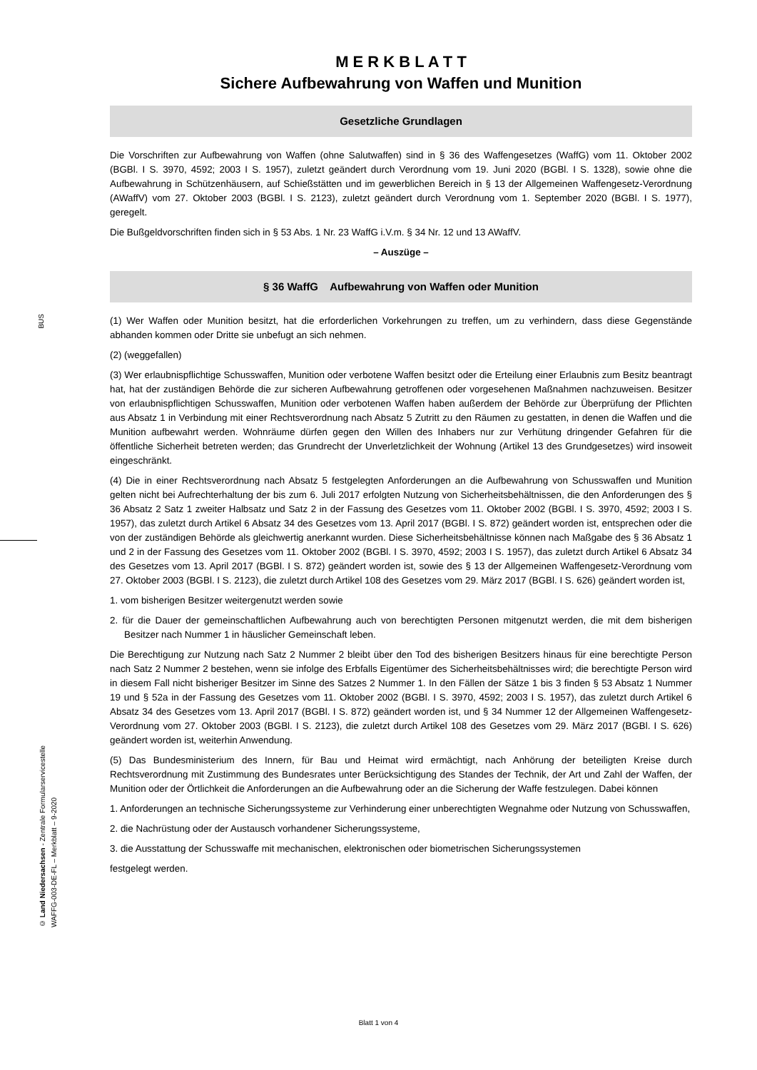BUS
© Land Niedersachsen - Zentrale Formularservicestelle
WAFFG-003-DE-FL – Merkblatt – 9-2020
M E R K B L A T T
Sichere Aufbewahrung von Waffen und Munition
Gesetzliche Grundlagen
Die Vorschriften zur Aufbewahrung von Waffen (ohne Salutwaffen) sind in § 36 des Waffengesetzes (WaffG) vom 11. Oktober 2002 (BGBl. I S. 3970, 4592; 2003 I S. 1957), zuletzt geändert durch Verordnung vom 19. Juni 2020 (BGBl. I S. 1328), sowie ohne die Aufbewahrung in Schützenhäusern, auf Schießstätten und im gewerblichen Bereich in § 13 der Allgemeinen Waffengesetz-Verordnung (AWaffV) vom 27. Oktober 2003 (BGBl. I S. 2123), zuletzt geändert durch Verordnung vom 1. September 2020 (BGBl. I S. 1977), geregelt.
Die Bußgeldvorschriften finden sich in § 53 Abs. 1 Nr. 23 WaffG i.V.m. § 34 Nr. 12 und 13 AWaffV.
– Auszüge –
§ 36 WaffG Aufbewahrung von Waffen oder Munition
(1) Wer Waffen oder Munition besitzt, hat die erforderlichen Vorkehrungen zu treffen, um zu verhindern, dass diese Gegenstände abhanden kommen oder Dritte sie unbefugt an sich nehmen.
(2) (weggefallen)
(3) Wer erlaubnispflichtige Schusswaffen, Munition oder verbotene Waffen besitzt oder die Erteilung einer Erlaubnis zum Besitz beantragt hat, hat der zuständigen Behörde die zur sicheren Aufbewahrung getroffenen oder vorgesehenen Maßnahmen nachzuweisen. Besitzer von erlaubnispflichtigen Schusswaffen, Munition oder verbotenen Waffen haben außerdem der Behörde zur Überprüfung der Pflichten aus Absatz 1 in Verbindung mit einer Rechtsverordnung nach Absatz 5 Zutritt zu den Räumen zu gestatten, in denen die Waffen und die Munition aufbewahrt werden. Wohnräume dürfen gegen den Willen des Inhabers nur zur Verhütung dringender Gefahren für die öffentliche Sicherheit betreten werden; das Grundrecht der Unverletzlichkeit der Wohnung (Artikel 13 des Grundgesetzes) wird insoweit eingeschränkt.
(4) Die in einer Rechtsverordnung nach Absatz 5 festgelegten Anforderungen an die Aufbewahrung von Schusswaffen und Munition gelten nicht bei Aufrechterhaltung der bis zum 6. Juli 2017 erfolgten Nutzung von Sicherheitsbehältnissen, die den Anforderungen des § 36 Absatz 2 Satz 1 zweiter Halbsatz und Satz 2 in der Fassung des Gesetzes vom 11. Oktober 2002 (BGBl. I S. 3970, 4592; 2003 I S. 1957), das zuletzt durch Artikel 6 Absatz 34 des Gesetzes vom 13. April 2017 (BGBl. I S. 872) geändert worden ist, entsprechen oder die von der zuständigen Behörde als gleichwertig anerkannt wurden. Diese Sicherheitsbehältnisse können nach Maßgabe des § 36 Absatz 1 und 2 in der Fassung des Gesetzes vom 11. Oktober 2002 (BGBl. I S. 3970, 4592; 2003 I S. 1957), das zuletzt durch Artikel 6 Absatz 34 des Gesetzes vom 13. April 2017 (BGBl. I S. 872) geändert worden ist, sowie des § 13 der Allgemeinen Waffengesetz-Verordnung vom 27. Oktober 2003 (BGBl. I S. 2123), die zuletzt durch Artikel 108 des Gesetzes vom 29. März 2017 (BGBl. I S. 626) geändert worden ist,
1. vom bisherigen Besitzer weitergenutzt werden sowie
2. für die Dauer der gemeinschaftlichen Aufbewahrung auch von berechtigten Personen mitgenutzt werden, die mit dem bisherigen Besitzer nach Nummer 1 in häuslicher Gemeinschaft leben.
Die Berechtigung zur Nutzung nach Satz 2 Nummer 2 bleibt über den Tod des bisherigen Besitzers hinaus für eine berechtigte Person nach Satz 2 Nummer 2 bestehen, wenn sie infolge des Erbfalls Eigentümer des Sicherheitsbehältnisses wird; die berechtigte Person wird in diesem Fall nicht bisheriger Besitzer im Sinne des Satzes 2 Nummer 1. In den Fällen der Sätze 1 bis 3 finden § 53 Absatz 1 Nummer 19 und § 52a in der Fassung des Gesetzes vom 11. Oktober 2002 (BGBl. I S. 3970, 4592; 2003 I S. 1957), das zuletzt durch Artikel 6 Absatz 34 des Gesetzes vom 13. April 2017 (BGBl. I S. 872) geändert worden ist, und § 34 Nummer 12 der Allgemeinen Waffengesetz-Verordnung vom 27. Oktober 2003 (BGBl. I S. 2123), die zuletzt durch Artikel 108 des Gesetzes vom 29. März 2017 (BGBl. I S. 626) geändert worden ist, weiterhin Anwendung.
(5) Das Bundesministerium des Innern, für Bau und Heimat wird ermächtigt, nach Anhörung der beteiligten Kreise durch Rechtsverordnung mit Zustimmung des Bundesrates unter Berücksichtigung des Standes der Technik, der Art und Zahl der Waffen, der Munition oder der Örtlichkeit die Anforderungen an die Aufbewahrung oder an die Sicherung der Waffe festzulegen. Dabei können
1. Anforderungen an technische Sicherungssysteme zur Verhinderung einer unberechtigten Wegnahme oder Nutzung von Schusswaffen,
2. die Nachrüstung oder der Austausch vorhandener Sicherungssysteme,
3. die Ausstattung der Schusswaffe mit mechanischen, elektronischen oder biometrischen Sicherungssystemen
festgelegt werden.
Blatt 1 von 4